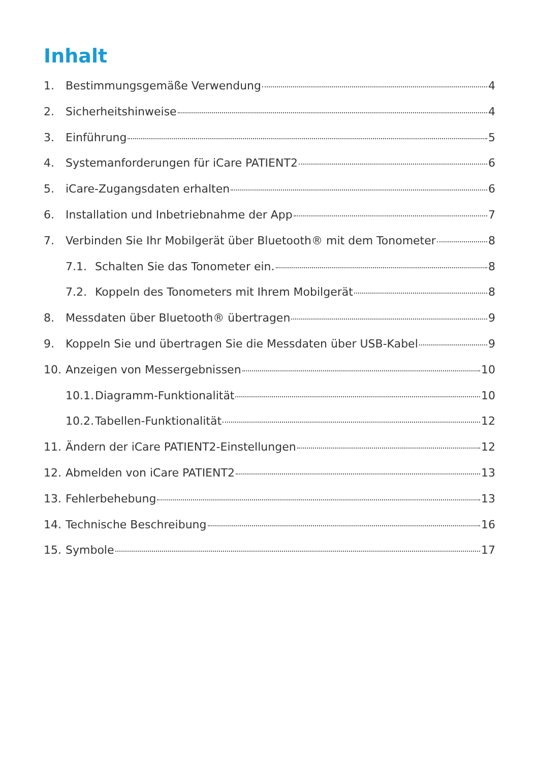Inhalt
1. Bestimmungsgemäße Verwendung 4
2. Sicherheitshinweise 4
3. Einführung 5
4. Systemanforderungen für iCare PATIENT2 6
5. iCare-Zugangsdaten erhalten 6
6. Installation und Inbetriebnahme der App 7
7. Verbinden Sie Ihr Mobilgerät über Bluetooth® mit dem Tonometer 8
7.1. Schalten Sie das Tonometer ein. 8
7.2. Koppeln des Tonometers mit Ihrem Mobilgerät 8
8. Messdaten über Bluetooth® übertragen 9
9. Koppeln Sie und übertragen Sie die Messdaten über USB-Kabel 9
10. Anzeigen von Messergebnissen 10
10.1. Diagramm-Funktionalität 10
10.2. Tabellen-Funktionalität 12
11. Ändern der iCare PATIENT2-Einstellungen 12
12. Abmelden von iCare PATIENT2 13
13. Fehlerbehebung 13
14. Technische Beschreibung 16
15. Symbole 17